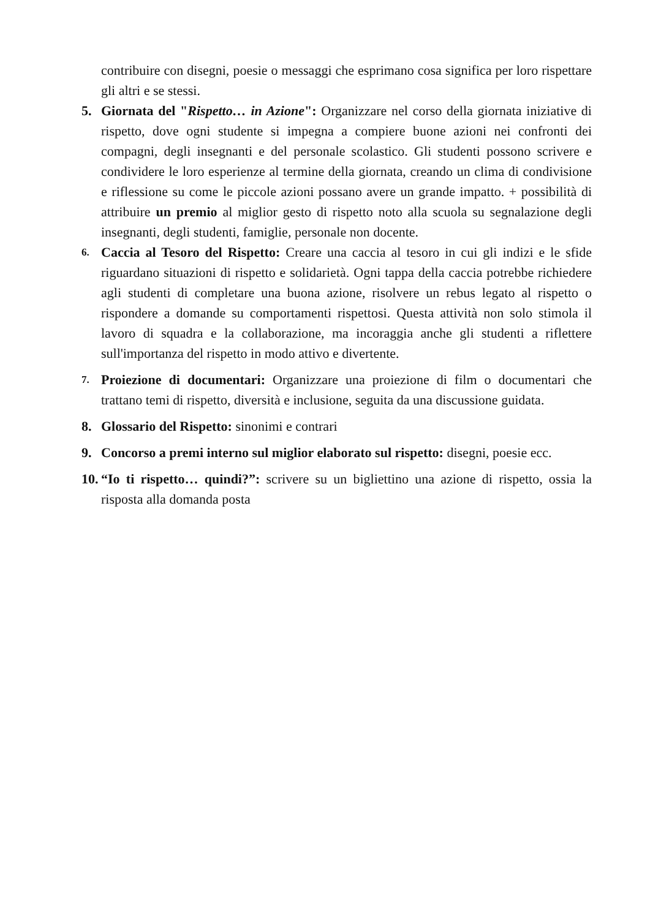contribuire con disegni, poesie o messaggi che esprimano cosa significa per loro rispettare gli altri e se stessi.
5. Giornata del "Rispetto… in Azione": Organizzare nel corso della giornata iniziative di rispetto, dove ogni studente si impegna a compiere buone azioni nei confronti dei compagni, degli insegnanti e del personale scolastico. Gli studenti possono scrivere e condividere le loro esperienze al termine della giornata, creando un clima di condivisione e riflessione su come le piccole azioni possano avere un grande impatto. + possibilità di attribuire un premio al miglior gesto di rispetto noto alla scuola su segnalazione degli insegnanti, degli studenti, famiglie, personale non docente.
6.
Caccia al Tesoro del Rispetto: Creare una caccia al tesoro in cui gli indizi e le sfide riguardano situazioni di rispetto e solidarietà. Ogni tappa della caccia potrebbe richiedere agli studenti di completare una buona azione, risolvere un rebus legato al rispetto o rispondere a domande su comportamenti rispettosi. Questa attività non solo stimola il lavoro di squadra e la collaborazione, ma incoraggia anche gli studenti a riflettere sull'importanza del rispetto in modo attivo e divertente.
7.
Proiezione di documentari: Organizzare una proiezione di film o documentari che trattano temi di rispetto, diversità e inclusione, seguita da una discussione guidata.
8. Glossario del Rispetto: sinonimi e contrari
9. Concorso a premi interno sul miglior elaborato sul rispetto: disegni, poesie ecc.
10. “Io ti rispetto… quindi?”: scrivere su un bigliettino una azione di rispetto, ossia la risposta alla domanda posta